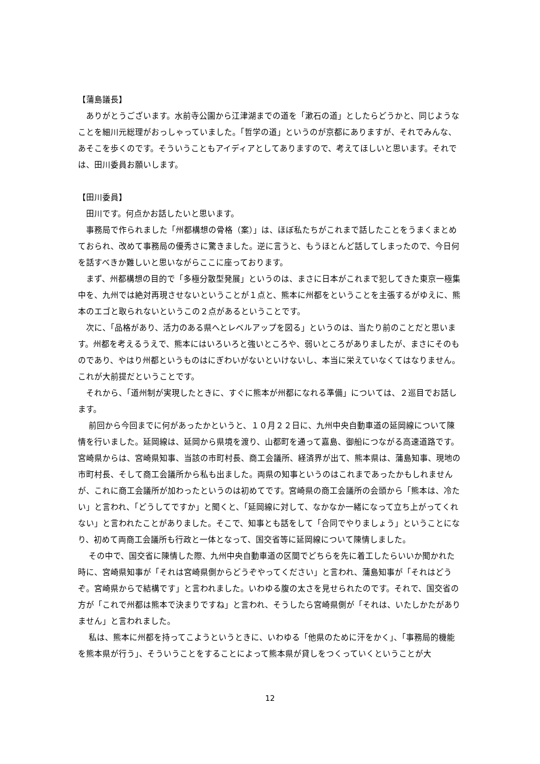【蒲島議長】
　ありがとうございます。水前寺公園から江津湖までの道を「漱石の道」としたらどうかと、同じようなことを細川元総理がおっしゃっていました。「哲学の道」というのが京都にありますが、それでみんな、あそこを歩くのです。そういうこともアイディアとしてありますので、考えてほしいと思います。それでは、田川委員お願いします。
【田川委員】
　田川です。何点かお話したいと思います。
　事務局で作られました「州都構想の骨格（案）」は、ほぼ私たちがこれまで話したことをうまくまとめておられ、改めて事務局の優秀さに驚きました。逆に言うと、もうほとんど話してしまったので、今日何を話すべきか難しいと思いながらここに座っております。
　まず、州都構想の目的で「多極分散型発展」というのは、まさに日本がこれまで犯してきた東京一極集中を、九州では絶対再現させないということが１点と、熊本に州都をということを主張するがゆえに、熊本のエゴと取られないというこの２点があるということです。
　次に、「品格があり、活力のある県へとレベルアップを図る」というのは、当たり前のことだと思います。州都を考えるうえで、熊本にはいろいろと強いところや、弱いところがありましたが、まさにそのものであり、やはり州都というものはにぎわいがないといけないし、本当に栄えていなくてはなりません。これが大前提だということです。
　それから、「道州制が実現したときに、すぐに熊本が州都になれる準備」については、２巡目でお話します。
　 前回から今回までに何があったかというと、１０月２２日に、九州中央自動車道の延岡線について陳情を行いました。延岡線は、延岡から県境を渡り、山都町を通って嘉島、御船につながる高速道路です。宮崎県からは、宮崎県知事、当該の市町村長、商工会議所、経済界が出て、熊本県は、蒲島知事、現地の市町村長、そして商工会議所から私も出ました。両県の知事というのはこれまであったかもしれませんが、これに商工会議所が加わったというのは初めてです。宮崎県の商工会議所の会頭から「熊本は、冷たい」と言われ、「どうしてですか」と聞くと、「延岡線に対して、なかなか一緒になって立ち上がってくれない」と言われたことがありました。そこで、知事とも話をして「合同でやりましょう」ということになり、初めて両商工会議所も行政と一体となって、国交省等に延岡線について陳情しました。
　 その中で、国交省に陳情した際、九州中央自動車道の区間でどちらを先に着工したらいいか聞かれた時に、宮崎県知事が「それは宮崎県側からどうぞやってください」と言われ、蒲島知事が「それはどうぞ。宮崎県からで結構です」と言われました。いわゆる腹の太さを見せられたのです。それで、国交省の方が「これで州都は熊本で決まりですね」と言われ、そうしたら宮崎県側が「それは、いたしかたがありません」と言われました。
　 私は、熊本に州都を持ってこようというときに、いわゆる「他県のために汗をかく」、「事務局的機能を熊本県が行う」、そういうことをすることによって熊本県が貸しをつくっていくということが大
12